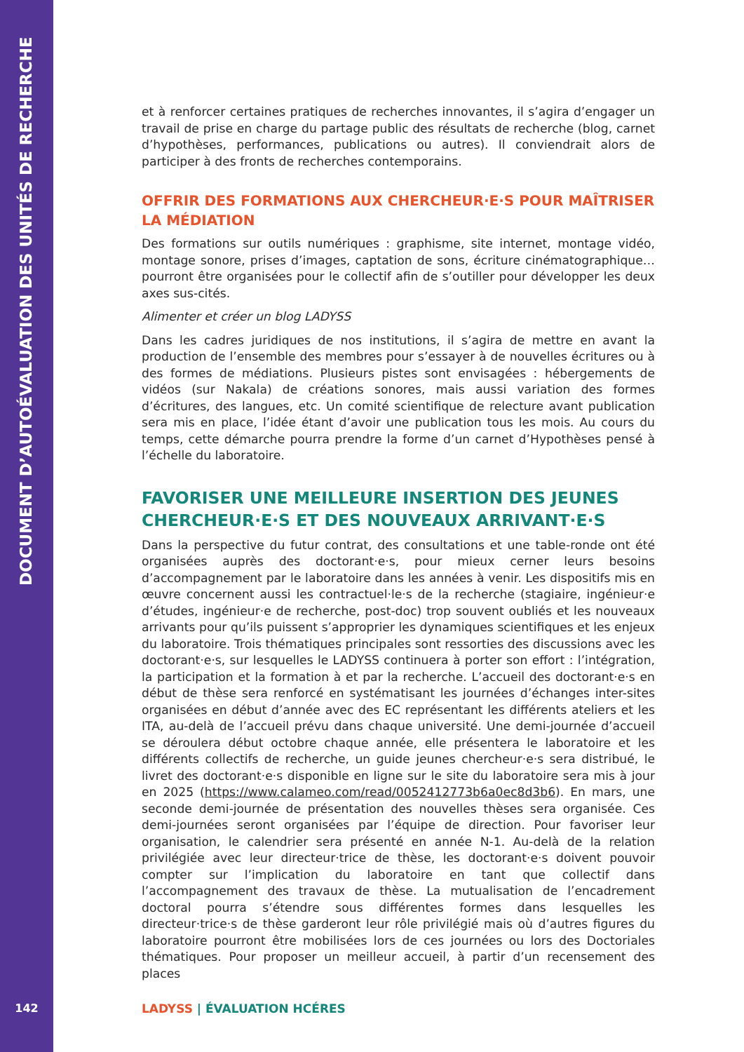DOCUMENT D’AUTOÉVALUATION DES UNITÉS DE RECHERCHE
142
et à renforcer certaines pratiques de recherches innovantes, il s’agira d’engager un travail de prise en charge du partage public des résultats de recherche (blog, carnet d’hypothèses, performances, publications ou autres). Il conviendrait alors de participer à des fronts de recherches contemporains.
OFFRIR DES FORMATIONS AUX CHERCHEUR·E·S POUR MAÎTRISER LA MÉDIATION
Des formations sur outils numériques : graphisme, site internet, montage vidéo, montage sonore, prises d’images, captation de sons, écriture cinématographique… pourront être organisées pour le collectif afin de s’outiller pour développer les deux axes sus-cités.
Alimenter et créer un blog LADYSS
Dans les cadres juridiques de nos institutions, il s’agira de mettre en avant la production de l’ensemble des membres pour s’essayer à de nouvelles écritures ou à des formes de médiations. Plusieurs pistes sont envisagées : hébergements de vidéos (sur Nakala) de créations sonores, mais aussi variation des formes d’écritures, des langues, etc. Un comité scientifique de relecture avant publication sera mis en place, l’idée étant d’avoir une publication tous les mois. Au cours du temps, cette démarche pourra prendre la forme d’un carnet d’Hypothèses pensé à l’échelle du laboratoire.
FAVORISER UNE MEILLEURE INSERTION DES JEUNES CHERCHEUR·E·S ET DES NOUVEAUX ARRIVANT·E·S
Dans la perspective du futur contrat, des consultations et une table-ronde ont été organisées auprès des doctorant·e·s, pour mieux cerner leurs besoins d’accompagnement par le laboratoire dans les années à venir. Les dispositifs mis en œuvre concernent aussi les contractuel·le·s de la recherche (stagiaire, ingénieur·e d’études, ingénieur·e de recherche, post-doc) trop souvent oubliés et les nouveaux arrivants pour qu’ils puissent s’approprier les dynamiques scientifiques et les enjeux du laboratoire. Trois thématiques principales sont ressorties des discussions avec les doctorant·e·s, sur lesquelles le LADYSS continuera à porter son effort : l’intégration, la participation et la formation à et par la recherche. L’accueil des doctorant·e·s en début de thèse sera renforcé en systématisant les journées d’échanges inter-sites organisées en début d’année avec des EC représentant les différents ateliers et les ITA, au-delà de l’accueil prévu dans chaque université. Une demi-journée d’accueil se déroulera début octobre chaque année, elle présentera le laboratoire et les différents collectifs de recherche, un guide jeunes chercheur·e·s sera distribué, le livret des doctorant·e·s disponible en ligne sur le site du laboratoire sera mis à jour en 2025 (https://www.calameo.com/read/0052412773b6a0ec8d3b6). En mars, une seconde demi-journée de présentation des nouvelles thèses sera organisée. Ces demi-journées seront organisées par l’équipe de direction. Pour favoriser leur organisation, le calendrier sera présenté en année N-1. Au-delà de la relation privilégiée avec leur directeur·trice de thèse, les doctorant·e·s doivent pouvoir compter sur l’implication du laboratoire en tant que collectif dans l’accompagnement des travaux de thèse. La mutualisation de l’encadrement doctoral pourra s’étendre sous différentes formes dans lesquelles les directeur·trice·s de thèse garderont leur rôle privilégié mais où d’autres figures du laboratoire pourront être mobilisées lors de ces journées ou lors des Doctoriales thématiques. Pour proposer un meilleur accueil, à partir d’un recensement des places
LADYSS | ÉVALUATION HCÉRES